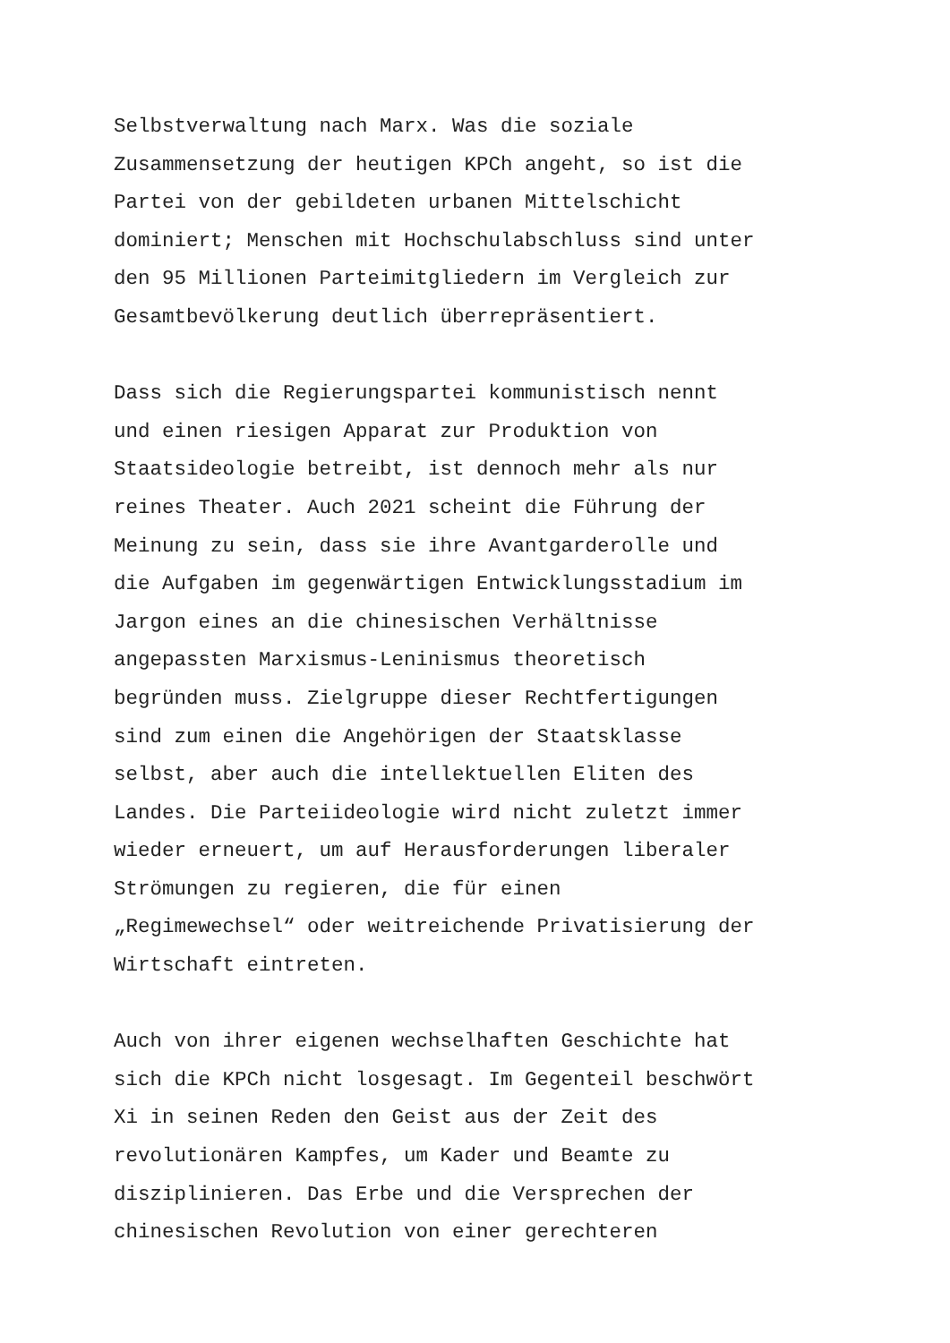Selbstverwaltung nach Marx. Was die soziale Zusammensetzung der heutigen KPCh angeht, so ist die Partei von der gebildeten urbanen Mittelschicht dominiert; Menschen mit Hochschulabschluss sind unter den 95 Millionen Parteimitgliedern im Vergleich zur Gesamtbevölkerung deutlich überrepräsentiert.
Dass sich die Regierungspartei kommunistisch nennt und einen riesigen Apparat zur Produktion von Staatsideologie betreibt, ist dennoch mehr als nur reines Theater. Auch 2021 scheint die Führung der Meinung zu sein, dass sie ihre Avantgarderolle und die Aufgaben im gegenwärtigen Entwicklungsstadium im Jargon eines an die chinesischen Verhältnisse angepassten Marxismus-Leninismus theoretisch begründen muss. Zielgruppe dieser Rechtfertigungen sind zum einen die Angehörigen der Staatsklasse selbst, aber auch die intellektuellen Eliten des Landes. Die Parteiideologie wird nicht zuletzt immer wieder erneuert, um auf Herausforderungen liberaler Strömungen zu regieren, die für einen „Regimewechsel“ oder weitreichende Privatisierung der Wirtschaft eintreten.
Auch von ihrer eigenen wechselhaften Geschichte hat sich die KPCh nicht losgesagt. Im Gegenteil beschwört Xi in seinen Reden den Geist aus der Zeit des revolutionären Kampfes, um Kader und Beamte zu disziplinieren. Das Erbe und die Versprechen der chinesischen Revolution von einer gerechteren